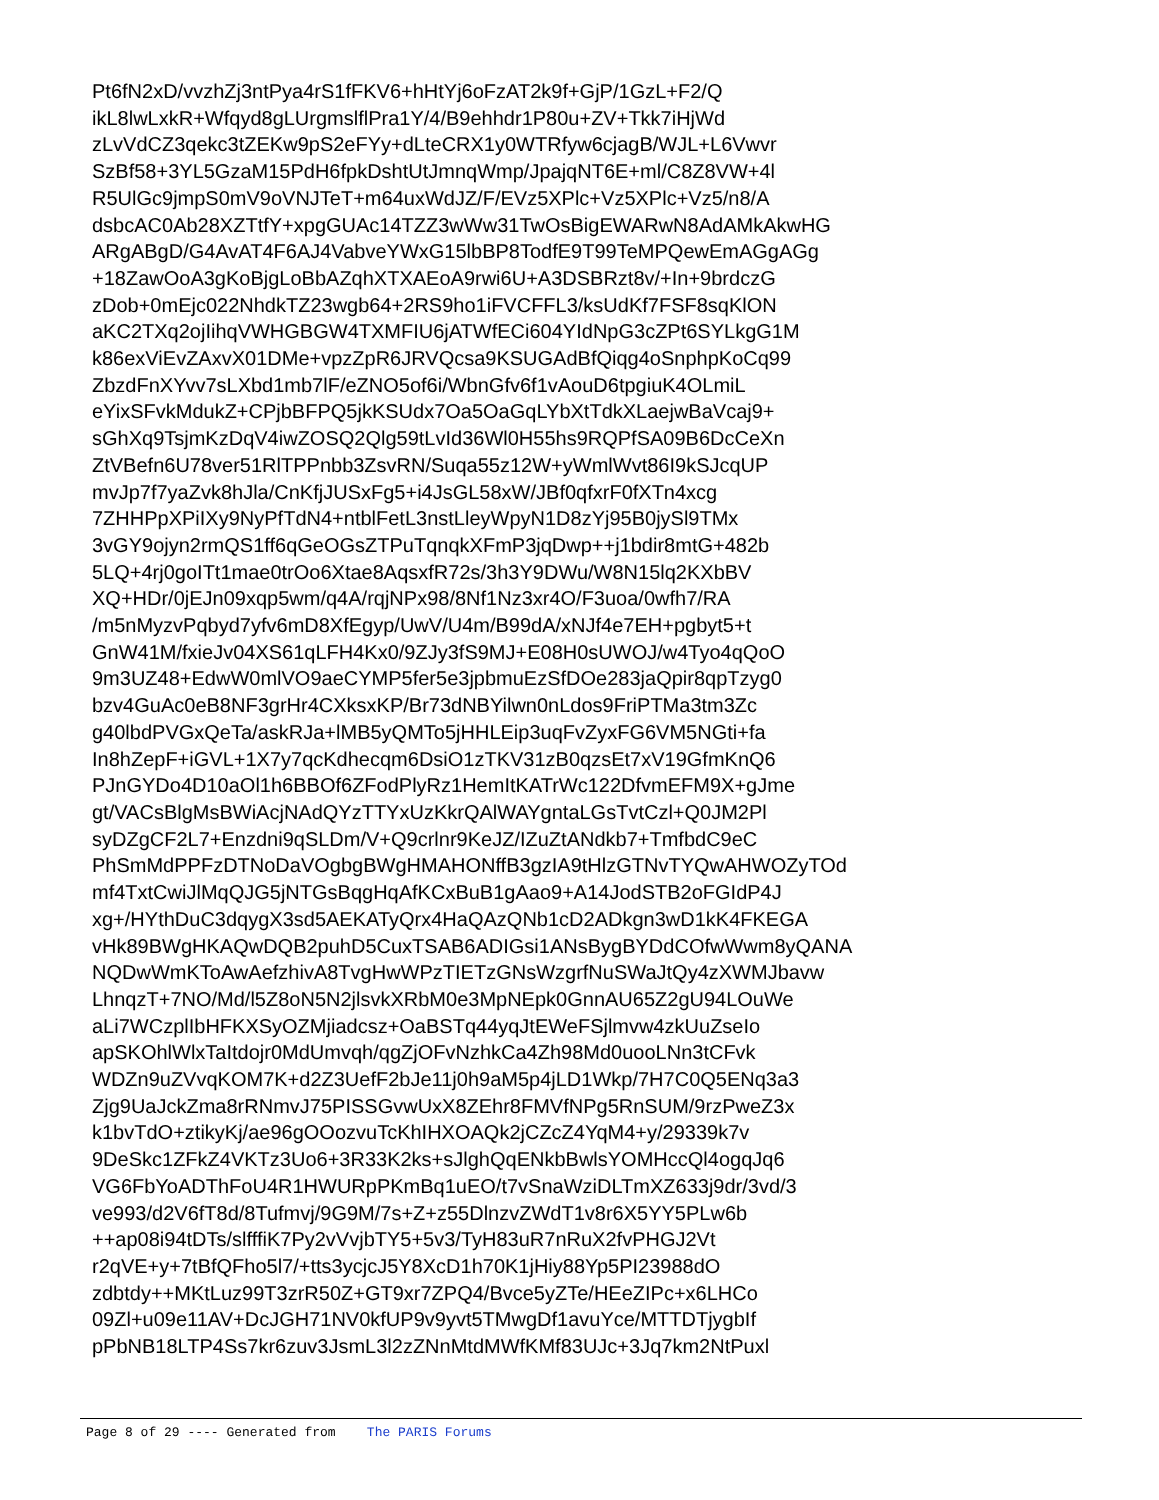Pt6fN2xD/vvzhZj3ntPya4rS1fFKV6+hHtYj6oFzAT2k9f+GjP/1GzL+F2/Q ikL8lwLxkR+Wfqyd8gLUrgmslflPra1Y/4/B9ehhdr1P80u+ZV+Tkk7iHjWd zLvVdCZ3qekc3tZEKw9pS2eFYy+dLteCRX1y0WTRfyw6cjagB/WJL+L6Vwvr SzBf58+3YL5GzaM15PdH6fpkDshtUtJmnqWmp/JpajqNT6E+ml/C8Z8VW+4l R5UlGc9jmpS0mV9oVNJTeT+m64uxWdJZ/F/EVz5XPlc+Vz5XPlc+Vz5/n8/A dsbcAC0Ab28XZTtfY+xpgGUAc14TZZ3wWw31TwOsBigEWARwN8AdAMkAkwHG ARgABgD/G4AvAT4F6AJ4VabveYWxG15lbBP8TodfE9T99TeMPQewEmAGgAGg +18ZawOoA3gKoBjgLoBbAZqhXTXAEoA9rwi6U+A3DSBRzt8v/+In+9brdczG zDob+0mEjc022NhdkTZ23wgb64+2RS9ho1iFVCFFL3/ksUdKf7FSF8sqKlON aKC2TXq2ojIihqVWHGBGW4TXMFIU6jATWfECi604YIdNpG3cZPt6SYLkgG1M k86exViEvZAxvX01DMe+vpzZpR6JRVQcsa9KSUGAdBfQiqg4oSnphpKoCq99 ZbzdFnXYvv7sLXbd1mb7lF/eZNO5of6i/WbnGfv6f1vAouD6tpgiuK4OLmiL eYixSFvkMdukZ+CPjbBFPQ5jkKSUdx7Oa5OaGqLYbXtTdkXLaejwBaVcaj9+ sGhXq9TsjmKzDqV4iwZOSQ2Qlg59tLvId36Wl0H55hs9RQPfSA09B6DcCeXn ZtVBefn6U78ver51RlTPPnbb3ZsvRN/Suqa55z12W+yWmlWvt86I9kSJcqUP mvJp7f7yaZvk8hJla/CnKfjJUSxFg5+i4JsGL58xW/JBf0qfxrF0fXTn4xcg 7ZHHPpXPiIXy9NyPfTdN4+ntblFetL3nstLleyWpyN1D8zYj95B0jySl9TMx 3vGY9ojyn2rmQS1ff6qGeOGsZTPuTqnqkXFmP3jqDwp++j1bdir8mtG+482b 5LQ+4rj0goITt1mae0trOo6Xtae8AqsxfR72s/3h3Y9DWu/W8N15lq2KXbBV XQ+HDr/0jEJn09xqp5wm/q4A/rqjNPx98/8Nf1Nz3xr4O/F3uoa/0wfh7/RA /m5nMyzvPqbyd7yfv6mD8XfEgyp/UwV/U4m/B99dA/xNJf4e7EH+pgbyt5+t GnW41M/fxieJv04XS61qLFH4Kx0/9ZJy3fS9MJ+E08H0sUWOJ/w4Tyo4qQoO 9m3UZ48+EdwW0mlVO9aeCYMP5fer5e3jpbmuEzSfDOe283jaQpir8qpTzyg0 bzv4GuAc0eB8NF3grHr4CXksxKP/Br73dNBYilwn0nLdos9FriPTMa3tm3Zc g40lbdPVGxQeTa/askRJa+lMB5yQMTo5jHHLEip3uqFvZyxFG6VM5NGti+fa In8hZepF+iGVL+1X7y7qcKdhecqm6DsiO1zTKV31zB0qzsEt7xV19GfmKnQ6 PJnGYDo4D10aOl1h6BBOf6ZFodPlyRz1HemItKATrWc122DfvmEFM9X+gJme gt/VACsBlgMsBWiAcjNAdQYzTTYxUzKkrQAlWAYgntaLGsTvtCzl+Q0JM2Pl syDZgCF2L7+Enzdni9qSLDm/V+Q9crlnr9KeJZ/IZuZtANdkb7+TmfbdC9eC PhSmMdPPFzDTNoDaVOgbgBWgHMAHONffB3gzIA9tHlzGTNvTYQwAHWOZyTOd mf4TxtCwiJlMqQJG5jNTGsBqgHqAfKCxBuB1gAao9+A14JodSTB2oFGIdP4J xg+/HYthDuC3dqygX3sd5AEKATyQrx4HaQAzQNb1cD2ADkgn3wD1kK4FKEGA vHk89BWgHKAQwDQB2puhD5CuxTSAB6ADIGsi1ANsBygBYDdCOfwWwm8yQANA NQDwWmKToAwAefzhivA8TvgHwWPzTIETzGNsWzgrfNuSWaJtQy4zXWMJbavw LhnqzT+7NO/Md/l5Z8oN5N2jlsvkXRbM0e3MpNEpk0GnnAU65Z2gU94LOuWe aLi7WCzplIbHFKXSyOZMjiadcsz+OaBSTq44yqJtEWeFSjlmvw4zkUuZseIo apSKOhlWlxTaItdojr0MdUmvqh/qgZjOFvNzhkCa4Zh98Md0uooLNn3tCFvk WDZn9uZVvqKOM7K+d2Z3UefF2bJe11j0h9aM5p4jLD1Wkp/7H7C0Q5ENq3a3 Zjg9UaJckZma8rRNmvJ75PISSGvwUxX8ZEhr8FMVfNPg5RnSUM/9rzPweZ3x k1bvTdO+ztikyKj/ae96gOOozvuTcKhIHXOAQk2jCZcZ4YqM4+y/29339k7v 9DeSkc1ZFkZ4VKTz3Uo6+3R33K2ks+sJlghQqENkbBwlsYOMHccQl4ogqJq6 VG6FbYoADThFoU4R1HWURpPKmBq1uEO/t7vSnaWziDLTmXZ633j9dr/3vd/3 ve993/d2V6fT8d/8Tufmvj/9G9M/7s+Z+z55DlnzvZWdT1v8r6X5YY5PLw6b ++ap08i94tDTs/slfffiK7Py2vVvjbTY5+5v3/TyH83uR7nRuX2fvPHGJ2Vt r2qVE+y+7tBfQFho5l7/+tts3ycjcJ5Y8XcD1h70K1jHiy88Yp5PI23988dO zdbtdy++MKtLuz99T3zrR50Z+GT9xr7ZPQ4/Bvce5yZTe/HEeZIPc+x6LHCo 09Zl+u09e11AV+DcJGH71NV0kfUP9v9yvt5TMwgDf1avuYce/MTTDTjygbIf pPbNB18LTP4Ss7kr6zuv3JsmL3l2zZNnMtdMWfKMf83UJc+3Jq7km2NtPuxl
Page 8 of 29 ---- Generated from The PARIS Forums